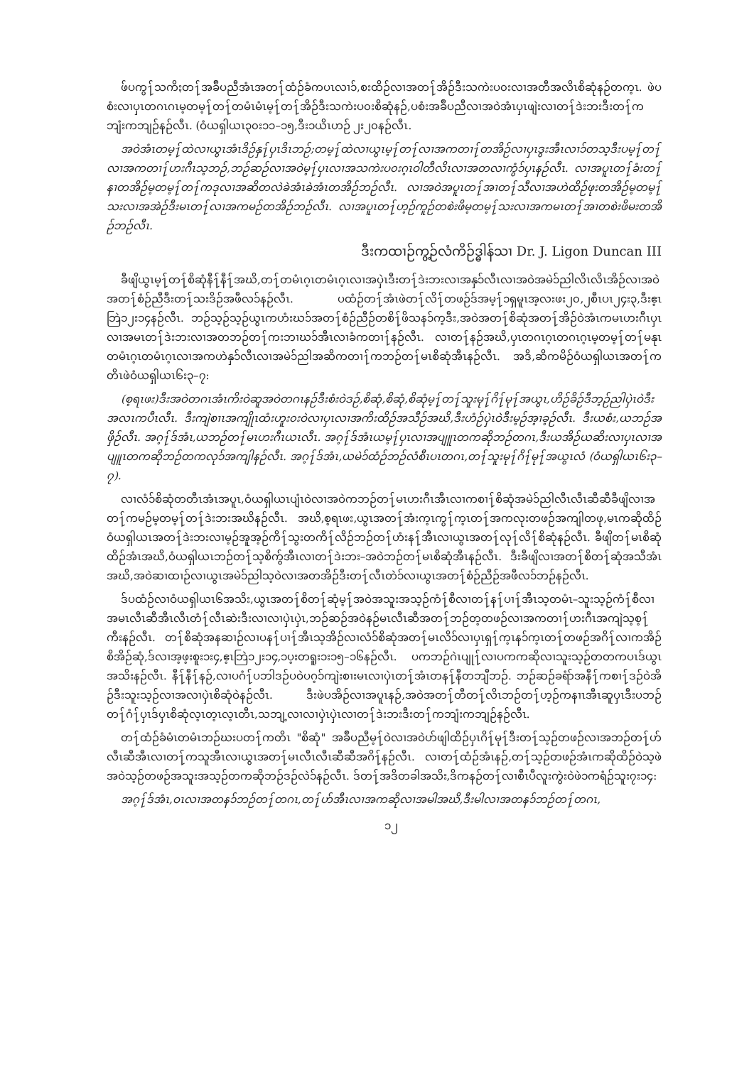ဖ်ပကွ႑်သကိႏတ႑်အခ်ဳပညီအံၤအတ႑်ထံဉ်ခံကပၤလၢ၁်,စးထိဉ်လၢအတ႑်အိဉ်ဒီးသကဲးပ၀းလၢအတီအလိၤစိဆုံနဉ်တက့ၤ. ဖဲပစံးလၢပှၤတဂၤဂၤမ့တမ့႑်တ႑်တမံၤမံၤမ့႑်တ႑်အိဉ်ဒီးသကဲးပ၀းစိဆုံနဉ်,ပစံးအခ်ဳပညီလၢအဝဲအံၤပှၤဖျဲးလၢတ႑်ဒဲးဘးဒီးတ႑်ကဘျံးကဘျဉ်နဉ်လီၤ. (ဝံယရှါယၤ၃၀း၁၁–၁၅,ဒီး၁ယိၤဟဉ် ၂း၂၀နဉ်လီၤ.
အဝဲအံၤတမ့႑်ထဲလၢယွၤအံၤဒိဉ်နှ႑်ပှၤဒိၤဘဉ်;တမ့႑်ထဲလၢယွၤမ့႑်တ႑်လၢအကတၢ႑်တအိဉ်လၢပှၤဒွးအီၤလၢ၁်တသ့ဒီးပမ့႑်တ႑်လၢအကတၢ႑်ဟးဂီၤသ့ဘဉ်,ဘဉ်ဆဉ်လၢအဝဲမ့႑်ပှၤလၢအသကဲးပ၀းဂ့ၤဝါတီလိၤလၢအတလၢကွံ၁်ပှၤနဉ်လီၤ. လၢအပူၤတ႑်ခံးတ႑်နၢတအိဉ်မ့တမ့႑်တ႑်ကဒုလၢအဆိတလဲခဲအံၤခဲအံၤတအိဉ်ဘဉ်လီၤ. လၢအဝဲအပူၤတ႑်အၢတ႑်သီလၢအဟဲထိဉ်ဖုးတအိဉ်မ့တမ့႑်သးလၢအအဲဉ်ဒီးမၤတ႑်လၢအကမဉ်တအိဉ်ဘဉ်လီၤ. လၢအပူၤတ႑်ဟ့ဉ်ကူဉ်တစဲးဖိမ့တမ့႑်သးလၢအကမၤတ႑်အၢတစဲးဖိမးတအိဉ်ဘဉ်လီၤ.
ဒီးကထၢဉ်ကွ့ဉ်လံကိဉ်ဒ္ဓါန်သၢ Dr. J. Ligon Duncan III
ခီဖျိယွၤမ့႑်တ႑်စိဆုံနီ႑်နီ႑်အဃိ,တ႑်တမံၤဂ့ၤတမံၤဂ့ၤလၢအပှဲၤဒီးတ႑်ဒဲးဘးလၢအနှ၁်လီၤလၢအဝဲအမဲ၁်ညါလိၤလိၤအိဉ်လၢအဝဲအတ႑်စံဉ်ညီဒီးတ႑်သးဒိဉ်အဖီလ၁်နဉ်လီၤ. ပထံဉ်တ႑်အံၤဖဲတ႑်လိ႑်တဖဉ်ဒ်အမ့႑်၁ရှမူၤအ့လးဖး၂၀,၂စီၤပၤ၂၄း၃,ဒီးဧ့ၤဘြဲ၁၂း၁၄နဉ်လီၤ. ဘဉ်သ့ဉ်သ့ဉ်ယွၤကဟံးဃ၁်အတ႑်စံဉ်ညီဉ်တစိ႑်ဖိသန၁်က့ဒီး,အဝဲအတ႑်စိဆုံအတ႑်အိဉ်ဝဲအံၤကမၤဟးဂီၤပှၤလၢအမၤတ႑်ဒဲးဘးလၢအတဘဉ်တ႑်ကးဘၢဃ၁်အီၤလၢခံကတၢ႑်နဉ်လီၤ. လၢတ႑်နဉ်အဃိ,ပှၤတဂၤဂ့ၤတဂၤဂ့ၤမ့တမ့႑်တ႑်မနုၤတမံၤဂ့ၤတမံၤဂ့ၤလၢအကဟဲနှ၁်လီၤလၢအမဲ၁်ညါအဆိကတၢ႑်ကဘဉ်တ႑်မၤစိဆုံအီၤနဉ်လီၤ. အဒိ,ဆိကမိဉ်ဝံယရှါယၤအတ႑်ကတိၤဖဲဝံယရှါယၤ၆း၃–၇:
(စ့ရၤဖး)ဒီးအဝဲတဂၤအံၤကိးဝဲဆူအဝဲတဂၤနဉ်ဒီးစံးဝဲဒဉ်,စိဆုံ,စိဆုံ,စိဆုံမ့႑်တ႑်သူးမု႑်ဂိ႑်မု႑်အယွၤ,ဟိဉ်ခိဉ်ဒီဘ့ဉ်ညါပှဲၤဝဲဒီးအလၤကပီၤလီၤ. ဒီးကျဲစၢၤအကျိုၤထံးဟူး၀းဝဲလၢပှၤလၢအကိးထိဉ်အသီဉ်အဃိ,ဒီးဟံဉ်ပှဲၤဝဲဒီးမ့ဉ်အ့ၢခ့ဉ်လီၤ. ဒီးယစံး,ယဘဉ်အဖှိဉ်လီၤ. အဂ့႑်ဒ်အံၤ,ယဘဉ်တ႑်မၤဟးဂီၤယၤလီၤ. အဂ့႑်ဒ်အံၤယမ့႑်ပှၤလၢအပျူၤတကဆိုဘဉ်တဂၤ,ဒီးယအိဉ်ယဆိးလၢပှၤလၢအပျူၤတကဆိုဘဉ်တကလု၁်အကျါနဉ်လီၤ. အဂ့႑်ဒ်အံၤ,ယမဲ၁်ထံဉ်ဘဉ်လံစီၤပၤတဂၤ,တ႑်သူးမု႑်ဂိ႑်မု႑်အယွၤလံ (ဝံယရှါယၤ၆း၃–၇).
လၢလံ၁်စိဆုံတတီၤအံၤအပူၤ,ဝံယရှါယၤပျံၤဝဲလၢအဝဲကဘဉ်တ႑်မၤဟးဂီၤအီၤလၢကစၢ႑်စိဆုံအမဲ၁်ညါလီၤလီၤဆီဆီခီဖျိလၢအတ႑်ကမဉ်မ့တမ့႑်တ႑်ဒဲးဘးအဃိနဉ်လီၤ. အဃိ,စ့ရၤဖး,ယွၤအတ႑်အံးက့ၤကွ႑်က့ၤတ႑်အကလုးတဖဉ်အကျါတဖု,မၤကဆိုထိဉ်ဝံယရှါယၤအတ႑်ဒဲးဘးလၢမ့ဉ်အူအ့ဉ်ကိ႑်သွးတကိ႑်လိဉ်ဘဉ်တ႑်ဟံးန႑်အီၤလၢယွၤအတ႑်လု႑်လိ႑်စိဆုံနဉ်လီၤ. ခီဖျိတ႑်မၤစိဆုံထိဉ်အံၤအဃိ,ဝံယရှါယၤဘဉ်တ႑်သ့စိကွ်အီၤလၢတ႑်ဒဲးဘး–အဝဲဘဉ်တ႑်မၤစိဆုံအီၤနဉ်လီၤ. ဒီးခီဖျိလၢအတ႑်စိတ႑်ဆုံအသီအံၤအဃိ,အဝဲဆၢထၢဉ်လၢယွၤအမဲ၁်ညါသ့ဝဲလၢအတအိဉ်ဒီးတ႑်လီၤတဲ၁်လၢယွၤအတ႑်စံဉ်ညီဉ်အဖီလ၁်ဘဉ်နဉ်လီၤ.
ဒ်ပထံဉ်လၢဝံယရှါယၤ၆အသိး,ယွၤအတ႑်စိတ႑်ဆုံမ့႑်အဝဲအသူးအသ့ဉ်ကံ႑်စီလၢတ႑်န႑်ပၢ႑်အီၤသ့တမံၤ–သူးသ့ဉ်ကံ႑်စီလၢအမၤလီၤဆီအီၤလီၤတံ႑်လီၤဆဲးဒီးလၢလၢပှဲၤပှဲၤ,ဘဉ်ဆဉ်အဝဲနဉ်မၤလီၤဆီအတ႑်ဘဉ်တ့တဖဉ်လၢအကတၢ႑်ဟးဂီၤအကျဲသ့စ့႑်ကီးနဉ်လီၤ. တ႑်စိဆုံအနဆၢဉ်လၢပန႑်ပၢ႑်အီၤသ့အိဉ်လၢလံ၁်စိဆုံအတ႑်မၤလိ၁်လၢပှၤရှ႑်က့ၤန၁်က့ၤတ႑်တဖဉ်အဂိ႑်လၢကအိဉ်စိအိဉ်ဆုံ,ဒ်လၢအ့ဖ့းစူး၁း၄,ဧ့ၤဘြဲ၁၂း၁၄,၁ပ့းတရူး၁း၁၅–၁၆နဉ်လီၤ. ပကဘဉ်ဂဲၤပျု႑်လၢပကကဆိုလၢသူးသ့ဉ်တတကပၤဒ်ယွၤအသိးနဉ်လီၤ. နီ႑်နီ႑်နဉ်,လၢပဂံ႑်ပဘါဒဉ်ပဝဲပဂ့၁်ကျဲးစၢးမၤလၢပှဲၤတ႑်အံၤတန႑်နီတဘျီဘဉ်. ဘဉ်ဆဉ်ခရံာ်အနီ႑်ကစၢ႑်ဒဉ်ဝဲအိဉ်ဒီးသူးသ့ဉ်လၢအလၢပှဲၤစိဆုံဝဲနဉ်လီၤ. ဒီးဖဲပအိဉ်လၢအပူၤနဉ်,အဝဲအတ႑်တီတ႑်လိၤဘဉ်တ႑်ဟ့ဉ်ကနၢၤအီၤဆူပှၤဒီးပဘဉ်တ႑်ဂံ႑်ပှၤဒ်ပှၤစိဆုံလ့ၤတ့ၤလ့ၤတီၤ,သဘျ့လၢလၢပှဲၤပှဲၤလၢတ႑်ဒဲးဘးဒီးတ႑်ကဘျံးကဘျဉ်နဉ်လီၤ.
တ႑်ထံဉ်ခံမံၤတမံၤဘဉ်ဃးပတ႑်ကတိၤ "စိဆုံ" အခ်ဳပညီမ့႑်ဝဲလၢအဝဲဟ်ဖျါထိဉ်ပှၤဂိ႑်မု႑်ဒီးတ႑်သ့ဉ်တဖဉ်လၢအဘဉ်တ႑်ဟ်လီၤဆီအီၤလၢတ႑်ကသူအီၤလၢယွၤအတ႑်မၤလီၤလီၤဆီဆီအဂိ႑်နဉ်လီၤ. လၢတ႑်ထံဉ်အံၤနဉ်,တ႑်သ့ဉ်တဖဉ်အံၤကဆိုထိဉ်ဝဲသ့ဖဲအဝဲသ့ဉ်တဖဉ်အသူးအသ့ဉ်တကဆိုဘဉ်ဒဉ်လဲ၁်နဉ်လီၤ. ဒ်တ႑်အဒိတခါအသိး,ဒိကနဉ်တ႑်လၢစီၤပီလူးကွဲးဝဲဖဲ၁ကရံဉ်သူး၇း၁၄:
အဂ့႑်ဒ်အံၤ,ဝၤလၢအတန၁်ဘဉ်တ႑်တဂၤ,တ႑်ဟ်အီၤလၢအကဆိုလၢအမါအဃိ,ဒီးမါလၢအတန၁်ဘဉ်တ႑်တဂၤ,
၁၂